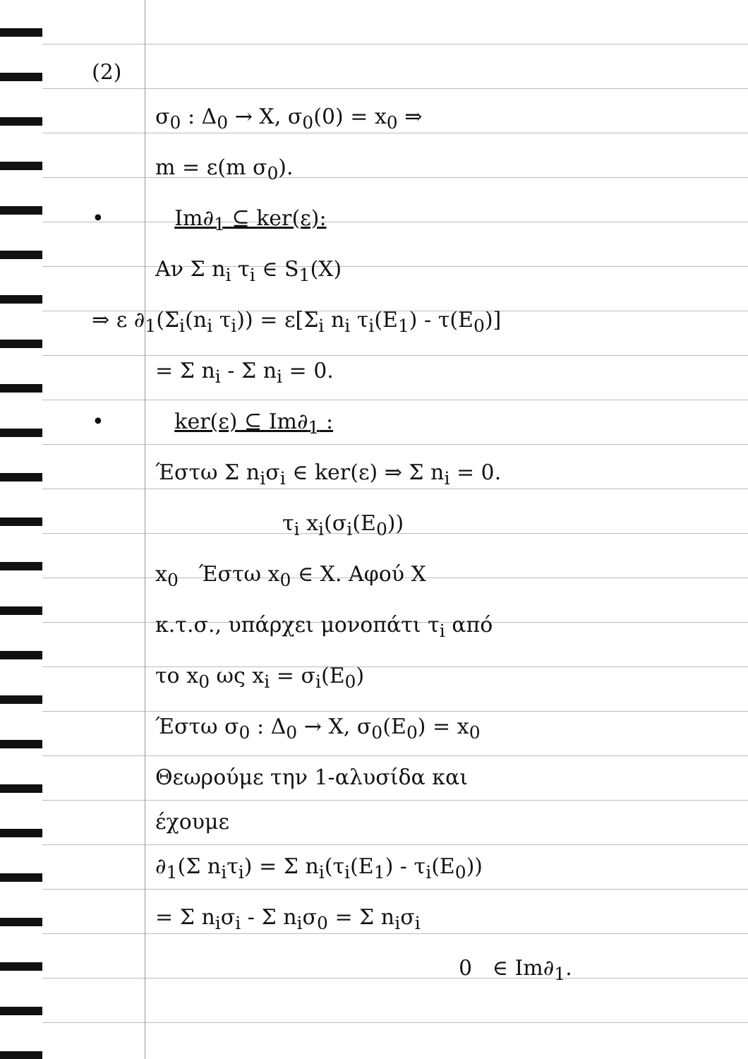(2)
σ<sub>0</sub> : Δ<sub>0</sub> → X, σ<sub>0</sub>(0) = x<sub>0</sub> ⇒
m = ε(m σ<sub>0</sub>).
• Im∂<sub>1</sub> ⊆ ker(ε):
Αν Σ n<sub>i</sub> τ<sub>i</sub> ∈ S<sub>1</sub>(X)
⇒ ε ∂<sub>1</sub>(Σ<sub>i</sub>(n<sub>i</sub> τ<sub>i</sub>)) = ε[Σ<sub>i</sub> n<sub>i</sub> τ<sub>i</sub>(E<sub>1</sub>) - τ(E<sub>0</sub>)]
= Σ n<sub>i</sub> - Σ n<sub>i</sub> = 0.
• ker(ε) ⊆ Im∂<sub>1</sub> :
Έστω Σ n<sub>i</sub>σ<sub>i</sub> ∈ ker(ε) ⇒ Σ n<sub>i</sub> = 0.
τ<sub>i</sub> x<sub>i</sub>(σ<sub>i</sub>(E<sub>0</sub>))
x<sub>0</sub> Έστω x<sub>0</sub> ∈ X. Αφού X
κ.τ.σ., υπάρχει μονοπάτι τ<sub>i</sub> από
το x<sub>0</sub> ως x<sub>i</sub> = σ<sub>i</sub>(E<sub>0</sub>)
Έστω σ<sub>0</sub> : Δ<sub>0</sub> → X, σ<sub>0</sub>(E<sub>0</sub>) = x<sub>0</sub>
Θεωρούμε την 1-αλυσίδα και
έχουμε
∂<sub>1</sub>(Σ n<sub>i</sub>τ<sub>i</sub>) = Σ n<sub>i</sub>(τ<sub>i</sub>(E<sub>1</sub>) - τ<sub>i</sub>(E<sub>0</sub>))
= Σ n<sub>i</sub>σ<sub>i</sub> - Σ n<sub>i</sub>σ<sub>0</sub> = Σ n<sub>i</sub>σ<sub>i</sub>
0 ∈ Im∂<sub>1</sub>.